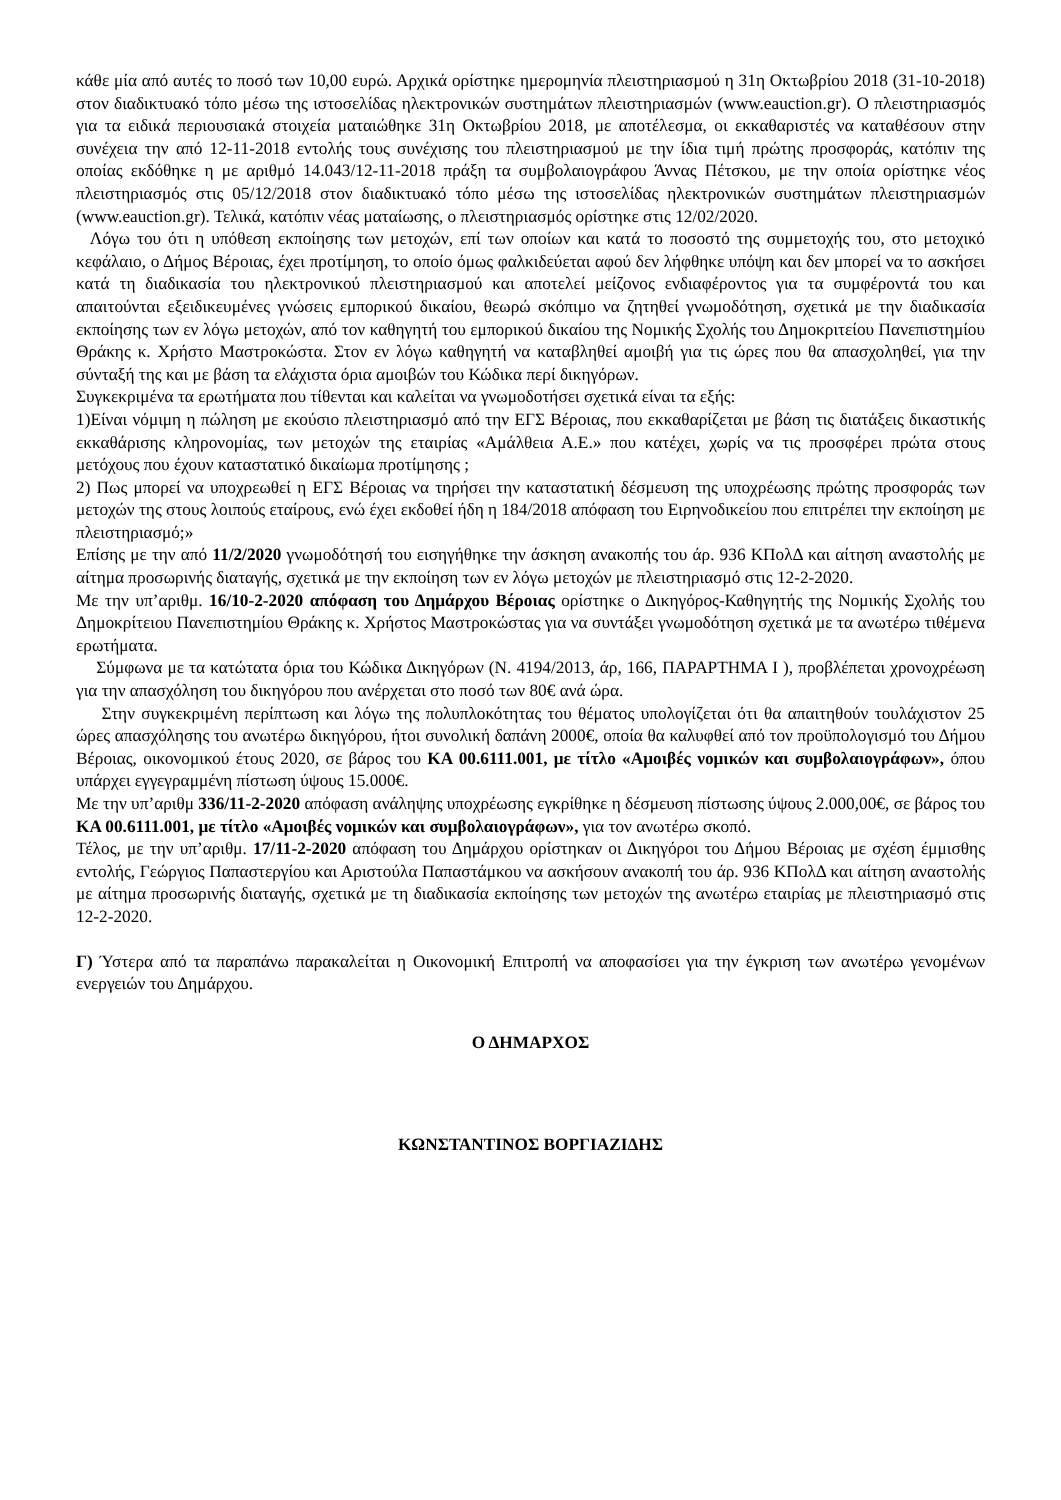κάθε μία από αυτές το ποσό των 10,00 ευρώ. Αρχικά ορίστηκε ημερομηνία πλειστηριασμού η 31η Οκτωβρίου 2018 (31-10-2018) στον διαδικτυακό τόπο μέσω της ιστοσελίδας ηλεκτρονικών συστημάτων πλειστηριασμών (www.eauction.gr). Ο πλειστηριασμός για τα ειδικά περιουσιακά στοιχεία ματαιώθηκε 31η Οκτωβρίου 2018, με αποτέλεσμα, οι εκκαθαριστές να καταθέσουν στην συνέχεια την από 12-11-2018 εντολής τους συνέχισης του πλειστηριασμού με την ίδια τιμή πρώτης προσφοράς, κατόπιν της οποίας εκδόθηκε η με αριθμό 14.043/12-11-2018 πράξη τα συμβολαιογράφου Άννας Πέτσκου, με την οποία ορίστηκε νέος πλειστηριασμός στις 05/12/2018 στον διαδικτυακό τόπο μέσω της ιστοσελίδας ηλεκτρονικών συστημάτων πλειστηριασμών (www.eauction.gr). Τελικά, κατόπιν νέας ματαίωσης, ο πλειστηριασμός ορίστηκε στις 12/02/2020.
Λόγω του ότι η υπόθεση εκποίησης των μετοχών, επί των οποίων και κατά το ποσοστό της συμμετοχής του, στο μετοχικό κεφάλαιο, ο Δήμος Βέροιας, έχει προτίμηση, το οποίο όμως φαλκιδεύεται αφού δεν λήφθηκε υπόψη και δεν μπορεί να το ασκήσει κατά τη διαδικασία του ηλεκτρονικού πλειστηριασμού και αποτελεί μείζονος ενδιαφέροντος για τα συμφέροντά του και απαιτούνται εξειδικευμένες γνώσεις εμπορικού δικαίου, θεωρώ σκόπιμο να ζητηθεί γνωμοδότηση, σχετικά με την διαδικασία εκποίησης των εν λόγω μετοχών, από τον καθηγητή του εμπορικού δικαίου της Νομικής Σχολής του Δημοκριτείου Πανεπιστημίου Θράκης κ. Χρήστο Μαστροκώστα. Στον εν λόγω καθηγητή να καταβληθεί αμοιβή για τις ώρες που θα απασχοληθεί, για την σύνταξή της και με βάση τα ελάχιστα όρια αμοιβών του Κώδικα περί δικηγόρων.
Συγκεκριμένα τα ερωτήματα που τίθενται και καλείται να γνωμοδοτήσει σχετικά είναι τα εξής:
1)Είναι νόμιμη η πώληση με εκούσιο πλειστηριασμό από την ΕΓΣ Βέροιας, που εκκαθαρίζεται με βάση τις διατάξεις δικαστικής εκκαθάρισης κληρονομίας, των μετοχών της εταιρίας «Αμάλθεια Α.Ε.» που κατέχει, χωρίς να τις προσφέρει πρώτα στους μετόχους που έχουν καταστατικό δικαίωμα προτίμησης ;
2) Πως μπορεί να υποχρεωθεί η ΕΓΣ Βέροιας να τηρήσει την καταστατική δέσμευση της υποχρέωσης πρώτης προσφοράς των μετοχών της στους λοιπούς εταίρους, ενώ έχει εκδοθεί ήδη η 184/2018 απόφαση του Ειρηνοδικείου που επιτρέπει την εκποίηση με πλειστηριασμό;»
Επίσης με την από 11/2/2020 γνωμοδότησή του εισηγήθηκε την άσκηση ανακοπής του άρ. 936 ΚΠολΔ και αίτηση αναστολής με αίτημα προσωρινής διαταγής, σχετικά με την εκποίηση των εν λόγω μετοχών με πλειστηριασμό στις 12-2-2020.
Με την υπ’αριθμ. 16/10-2-2020 απόφαση του Δημάρχου Βέροιας ορίστηκε ο Δικηγόρος-Καθηγητής της Νομικής Σχολής του Δημοκρίτειου Πανεπιστημίου Θράκης κ. Χρήστος Μαστροκώστας για να συντάξει γνωμοδότηση σχετικά με τα ανωτέρω τιθέμενα ερωτήματα.
Σύμφωνα με τα κατώτατα όρια του Κώδικα Δικηγόρων (Ν. 4194/2013, άρ, 166, ΠΑΡΑΡΤΗΜΑ Ι ), προβλέπεται χρονοχρέωση για την απασχόληση του δικηγόρου που ανέρχεται στο ποσό των 80€ ανά ώρα.
Στην συγκεκριμένη περίπτωση και λόγω της πολυπλοκότητας του θέματος υπολογίζεται ότι θα απαιτηθούν τουλάχιστον 25 ώρες απασχόλησης του ανωτέρω δικηγόρου, ήτοι συνολική δαπάνη 2000€, οποία θα καλυφθεί από τον προϋπολογισμό του Δήμου Βέροιας, οικονομικού έτους 2020, σε βάρος του ΚΑ 00.6111.001, με τίτλο «Αμοιβές νομικών και συμβολαιογράφων», όπου υπάρχει εγγεγραμμένη πίστωση ύψους 15.000€.
Με την υπ’αριθμ 336/11-2-2020 απόφαση ανάληψης υποχρέωσης εγκρίθηκε η δέσμευση πίστωσης ύψους 2.000,00€, σε βάρος του ΚΑ 00.6111.001, με τίτλο «Αμοιβές νομικών και συμβολαιογράφων», για τον ανωτέρω σκοπό.
Τέλος, με την υπ’αριθμ. 17/11-2-2020 απόφαση του Δημάρχου ορίστηκαν οι Δικηγόροι του Δήμου Βέροιας με σχέση έμμισθης εντολής, Γεώργιος Παπαστεργίου και Αριστούλα Παπαστάμκου να ασκήσουν ανακοπή του άρ. 936 ΚΠολΔ και αίτηση αναστολής με αίτημα προσωρινής διαταγής, σχετικά με τη διαδικασία εκποίησης των μετοχών της ανωτέρω εταιρίας με πλειστηριασμό στις 12-2-2020.
Γ) Ύστερα από τα παραπάνω παρακαλείται η Οικονομική Επιτροπή να αποφασίσει για την έγκριση των ανωτέρω γενομένων ενεργειών του Δημάρχου.
Ο ΔΗΜΑΡΧΟΣ
ΚΩΝΣΤΑΝΤΙΝΟΣ ΒΟΡΓΙΑΖΙΔΗΣ